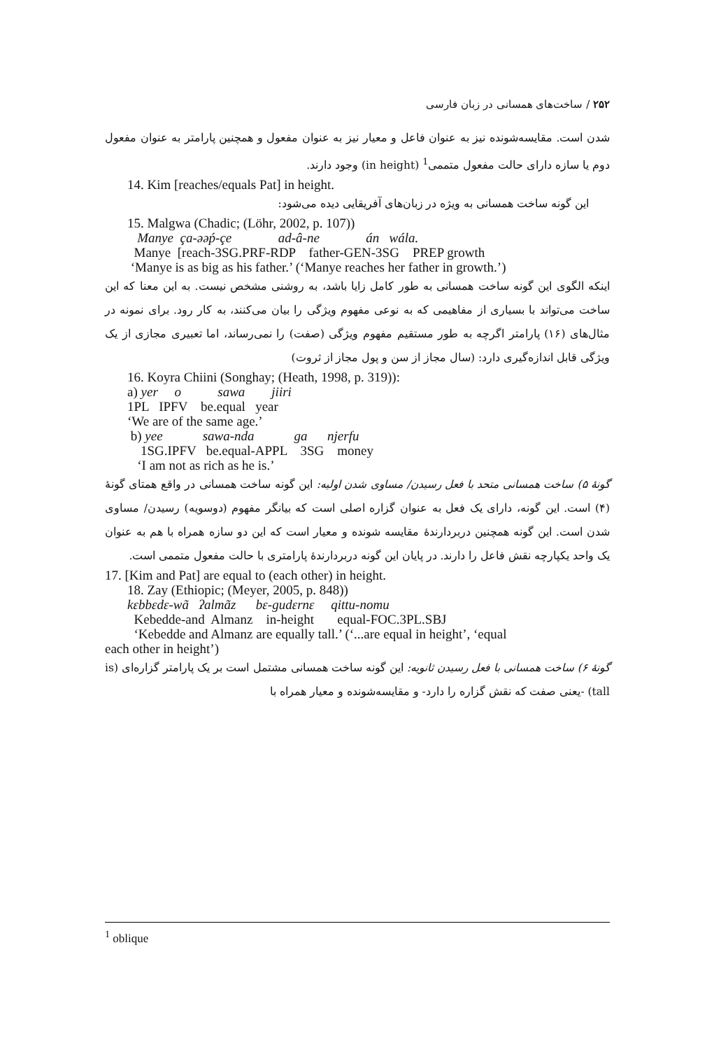۲۵۲ / ساخت‌های همسانی در زبان فارسی
شدن است. مقایسه‌شونده نیز به عنوان فاعل و معیار نیز به عنوان مفعول و همچنین پارامتر به عنوان مفعول دوم یا سازه دارای حالت مفعول متممی<sup>1</sup> (in height) وجود دارند.
14. Kim [reaches/equals Pat] in height.
این گونه ساخت همسانی به ویژه در زبان‌های آفریقایی دیده می‌شود:
15. Malgwa (Chadic; (Löhr, 2002, p. 107)) Manye ça-əəṕ-çe ad-â-ne án wála. Manye [reach-3SG.PRF-RDP father-GEN-3SG PREP growth ‘Manye is as big as his father.’ (‘Manye reaches her father in growth.’)
اینکه الگوی این گونه ساخت همسانی به طور کامل زایا باشد، به روشنی مشخص نیست. به این معنا که این ساخت می‌تواند با بسیاری از مفاهیمی که به نوعی مفهوم ویژگی را بیان می‌کنند، به کار رود. برای نمونه در مثال‌های (۱۶) پارامتر اگرچه به طور مستقیم مفهوم ویژگی (صفت) را نمی‌رساند، اما تعبیری مجازی از یک ویژگی قابل اندازه‌گیری دارد: (سال مجاز از سن و پول مجاز از ثروت)
16. Koyra Chiini (Songhay; (Heath, 1998, p. 319)): a) yer o sawa jiiri 1PL IPFV be.equal year ‘We are of the same age.’ b) yee sawa-nda ga njerfu 1SG.IPFV be.equal-APPL 3SG money ‘I am not as rich as he is.’
گونهٔ ۵) ساخت همسانی متحد با فعل رسیدن/ مساوی شدن اولیه: این گونه ساخت همسانی در واقع همتای گونهٔ (۴) است. این گونه، دارای یک فعل به عنوان گزاره اصلی است که بیانگر مفهوم (دوسویه) رسیدن/ مساوی شدن است. این گونه همچنین دربردارندهٔ مقایسه شونده و معیار است که این دو سازه همراه با هم به عنوان یک واحد یکپارچه نقش فاعل را دارند. در پایان این گونه دربردارندهٔ پارامتری با حالت مفعول متممی است.
17. [Kim and Pat] are equal to (each other) in height.
18. Zay (Ethiopic; (Meyer, 2005, p. 848)) kɛbbɛdɛ-wã ʔalmãz bɛ-gudɛrnɛ qittu-nomu Kebedde-and Almanz in-height equal-FOC.3PL.SBJ ‘Kebedde and Almanz are equally tall.’ (‘...are equal in height’, ‘equal
each other in height’)
گونهٔ ۶) ساخت همسانی با فعل رسیدن ثانویه: این گونه ساخت همسانی مشتمل است بر یک پارامتر گزاره‌ای (is tall) -یعنی صفت که نقش گزاره را دارد- و مقایسه‌شونده و معیار همراه با
<sup>1</sup> oblique